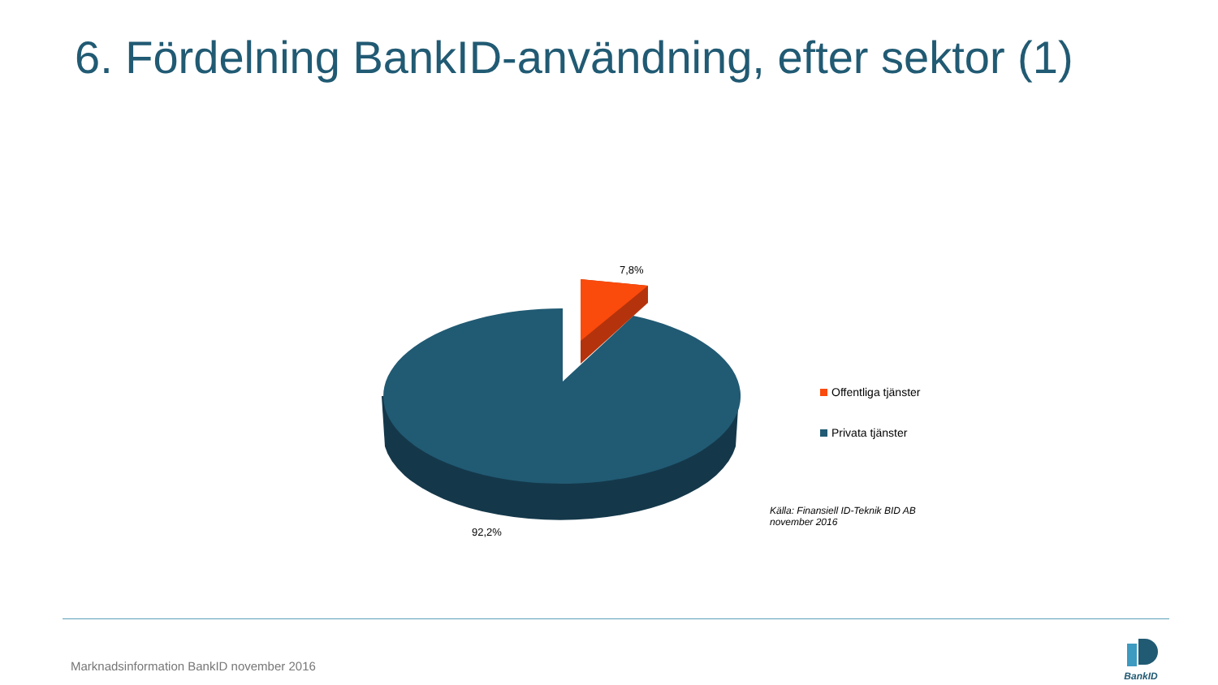6. Fördelning BankID-användning, efter sektor (1)
7,8%
92,2%
Offentliga tjänster
Privata tjänster
Källa: Finansiell ID-Teknik BID AB
november 2016
Marknadsinformation BankID november 2016
BankID